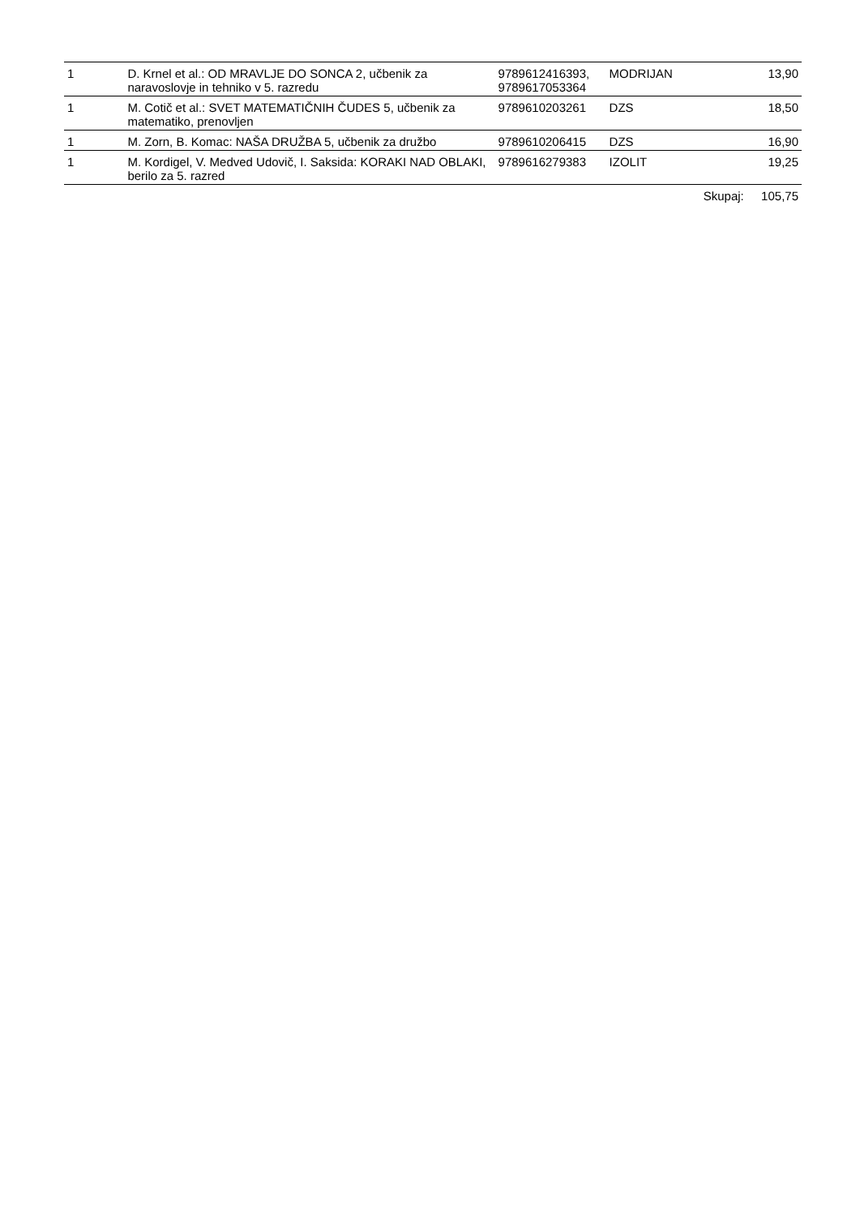| 1 | D. Krnel et al.: OD MRAVLJE DO SONCA 2, učbenik za naravoslovje in tehniko v 5. razredu | 9789612416393, 9789617053364 | MODRIJAN | 13,90 | |
| 1 | M. Cotič et al.: SVET MATEMATIČNIH ČUDES 5, učbenik za matematiko, prenovljen | 9789610203261 | DZS | 18,50 | |
| 1 | M. Zorn, B. Komac: NAŠA DRUŽBA 5, učbenik za družbo | 9789610206415 | DZS | 16,90 | |
| 1 | M. Kordigel, V. Medved Udovič, I. Saksida: KORAKI NAD OBLAKI, berilo za 5. razred | 9789616279383 | IZOLIT | 19,25 | |
| | | | | Skupaj: | 105,75 |